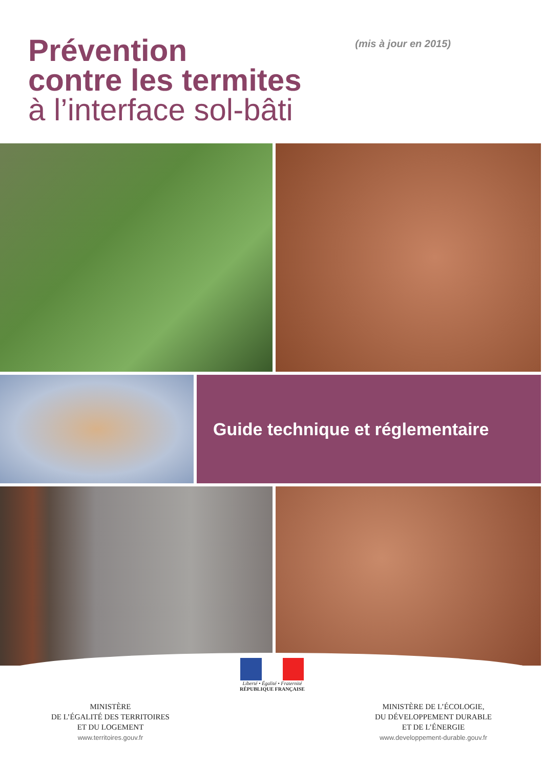Prévention
contre les termites
à l’interface sol-bâti
(mis à jour en 2015)
Guide technique et réglementaire
MINISTÈRE
DE L’ÉGALITÉ DES TERRITOIRES
ET DU LOGEMENT
www.territoires.gouv.fr
Liberté • Égalité • Fraternité
RÉPUBLIQUE FRANÇAISE
MINISTÈRE DE L’ÉCOLOGIE,
DU DÉVELOPPEMENT DURABLE
ET DE L’ÉNERGIE
www.developpement-durable.gouv.fr